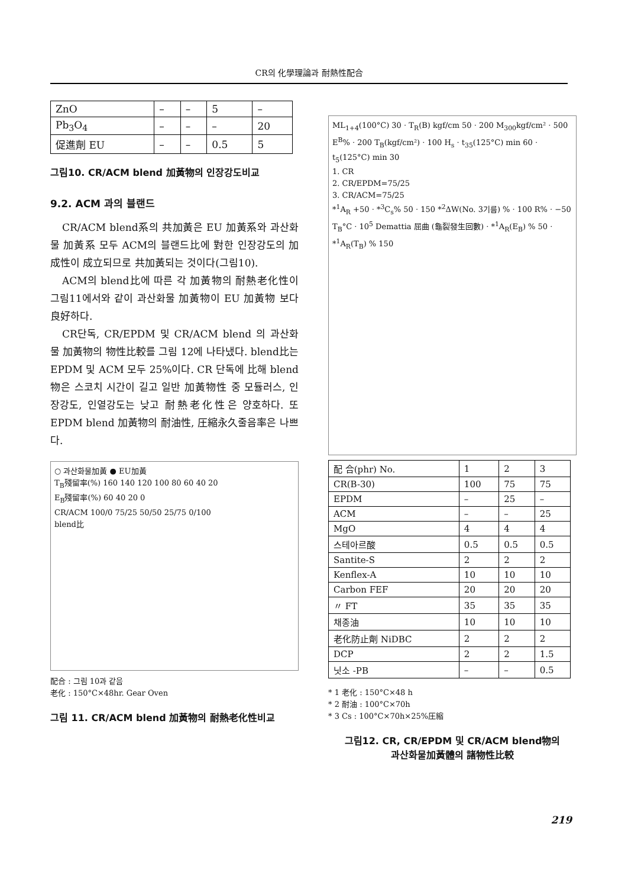CR의 化學理論과 耐熱性配合
| ZnO | – | – | 5 | – |
| Pb<sub>3</sub>O<sub>4</sub> | – | – | – | 20 |
| 促進劑 EU | – | – | 0.5 | 5 |
그림10. CR/ACM blend 加黃物의 인장강도비교
9.2. ACM 과의 블랜드
CR/ACM blend系의 共加黃은 EU 加黃系와 과산화물 加黃系 모두 ACM의 블랜드比에 對한 인장강도의 加成性이 成立되므로 共加黃되는 것이다(그림10).
ACM의 blend比에 따른 각 加黃物의 耐熱老化性이 그림11에서와 같이 과산화물 加黃物이 EU 加黃物 보다 良好하다.
CR단독, CR/EPDM 및 CR/ACM blend 의 과산화물 加黃物의 物性比較를 그림 12에 나타냈다. blend比는 EPDM 및 ACM 모두 25%이다. CR 단독에 比해 blend物은 스코치 시간이 길고 일반 加黃物性 중 모듈러스, 인장강도, 인열강도는 낮고 耐熱老化性은 양호하다. 또 EPDM blend 加黃物의 耐油性, 圧縮永久줄음率은 나쁘다.
○ 과산화물加黃 ● EU加黃
T<sub>B</sub>殘留率(%) 160 140 120 100 80 60 40 20
E<sub>B</sub>殘留率(%) 60 40 20 0
CR/ACM 100/0 75/25 50/50 25/75 0/100
blend比
配合 : 그림 10과 같음
老化 : 150°C×48hr. Gear Oven
그림 11. CR/ACM blend 加黃物의 耐熱老化性비교
ML<sub>1+4</sub>(100°C) 30 · T<sub>R</sub>(B) kgf/cm 50 · 200 M<sub>300</sub>kgf/cm² · 500 E<sup>B</sup>% · 200 T<sub>B</sub>(kgf/cm²) · 100 H<sub>s</sub> · t<sub>35</sub>(125°C) min 60 · t<sub>5</sub>(125°C) min 30
1. CR
2. CR/EPDM=75/25
3. CR/ACM=75/25
*<sup>1</sup>A<sub>R</sub> +50 · *<sup>3</sup>C<sub>s</sub>% 50 · 150 *<sup>2</sup>ΔW(No. 3기름) % · 100 R% · −50 T<sub>B</sub>°C · 10<sup>5</sup> Demattia 屈曲 (龜裂發生回數) · *<sup>1</sup>A<sub>R</sub>(E<sub>B</sub>) % 50 · *<sup>1</sup>A<sub>R</sub>(T<sub>B</sub>) % 150
| 配 合(phr) No. | 1 | 2 | 3 |
| CR(B-30) | 100 | 75 | 75 |
| EPDM | – | 25 | – |
| ACM | – | – | 25 |
| MgO | 4 | 4 | 4 |
| 스테아르酸 | 0.5 | 0.5 | 0.5 |
| Santite-S | 2 | 2 | 2 |
| Kenflex-A | 10 | 10 | 10 |
| Carbon FEF | 20 | 20 | 20 |
| 〃 FT | 35 | 35 | 35 |
| 채종油 | 10 | 10 | 10 |
| 老化防止劑 NiDBC | 2 | 2 | 2 |
| DCP | 2 | 2 | 1.5 |
| 닛소 -PB | – | – | 0.5 |
* 1 老化 : 150°C×48 h
* 2 耐油 : 100°C×70h
* 3 Cs : 100°C×70h×25%圧縮
그림12. CR, CR/EPDM 및 CR/ACM blend物의
과산화물加黃體의 諸物性比較
219